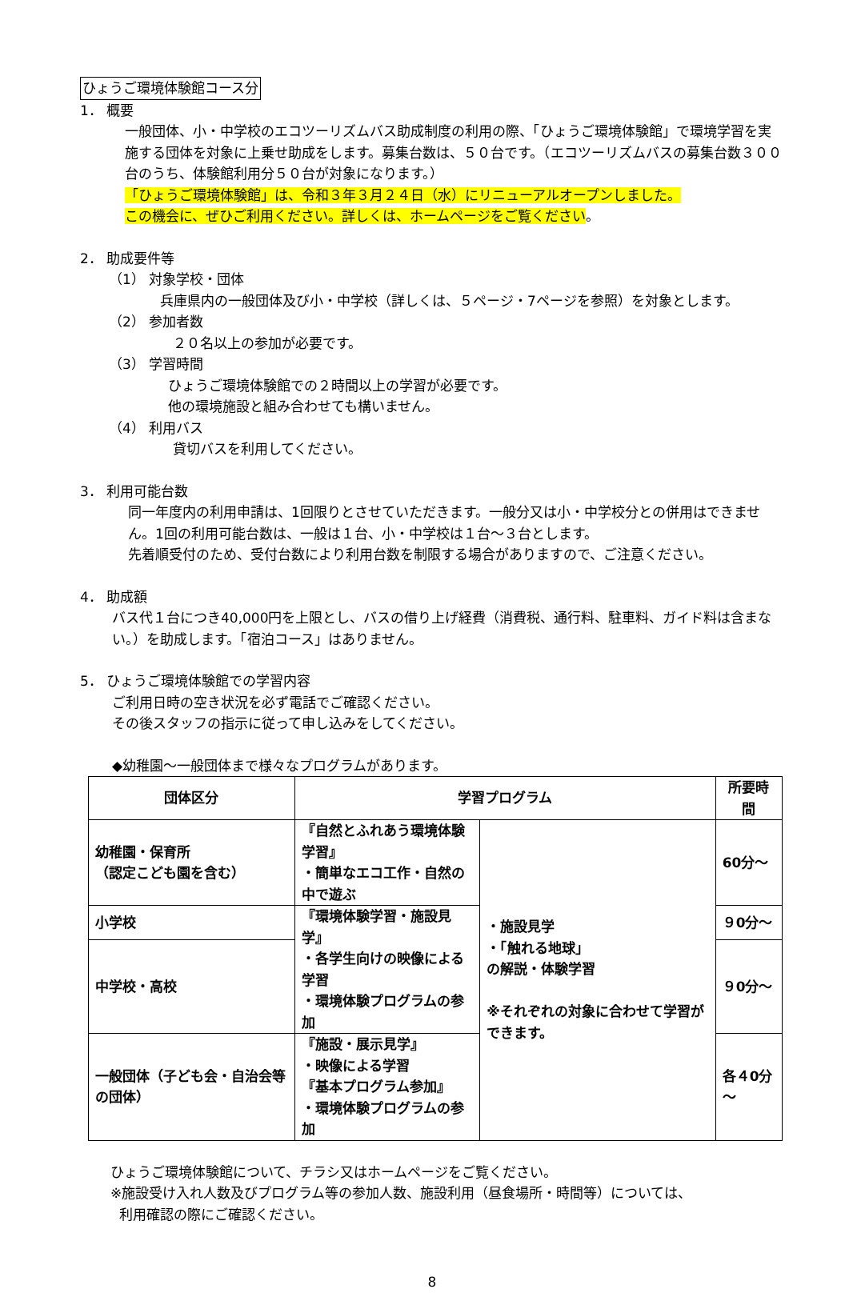ひょうご環境体験館コース分
1． 概要
一般団体、小・中学校のエコツーリズムバス助成制度の利用の際、「ひょうご環境体験館」で環境学習を実施する団体を対象に上乗せ助成をします。募集台数は、５０台です。（エコツーリズムバスの募集台数３００台のうち、体験館利用分５０台が対象になります。）
「ひょうご環境体験館」は、令和３年３月２４日（水）にリニューアルオープンしました。
この機会に、ぜひご利用ください。詳しくは、ホームページをご覧ください。
2． 助成要件等
（1） 対象学校・団体
兵庫県内の一般団体及び小・中学校（詳しくは、５ページ・7ページを参照）を対象とします。
（2） 参加者数
２０名以上の参加が必要です。
（3） 学習時間
ひょうご環境体験館での２時間以上の学習が必要です。
他の環境施設と組み合わせても構いません。
（4） 利用バス
貸切バスを利用してください。
3． 利用可能台数
同一年度内の利用申請は、1回限りとさせていただきます。一般分又は小・中学校分との併用はできません。1回の利用可能台数は、一般は１台、小・中学校は１台～３台とします。
先着順受付のため、受付台数により利用台数を制限する場合がありますので、ご注意ください。
4． 助成額
バス代１台につき40,000円を上限とし、バスの借り上げ経費（消費税、通行料、駐車料、ガイド料は含まない。）を助成します。「宿泊コース」はありません。
5． ひょうご環境体験館での学習内容
ご利用日時の空き状況を必ず電話でご確認ください。
その後スタッフの指示に従って申し込みをしてください。
◆幼稚園～一般団体まで様々なプログラムがあります。
| 団体区分 | 学習プログラム | | 所要時間 |
| --- | --- | --- | --- |
| 幼稚園・保育所 （認定こども園を含む） | 『自然とふれあう環境体験学習』 ・簡単なエコ工作・自然の中で遊ぶ | ・施設見学 ・「触れる地球」 の解説・体験学習 ※それぞれの対象に合わせて学習ができます。 | 60分～ |
| 小学校 | 『環境体験学習・施設見学』 ・各学生向けの映像による学習 ・環境体験プログラムの参加 | | ９0分～ |
| 中学校・高校 | | | ９0分～ |
| 一般団体（子ども会・自治会等の団体） | 『施設・展示見学』 ・映像による学習 『基本プログラム参加』 ・環境体験プログラムの参加 | | 各４0分～ |
ひょうご環境体験館について、チラシ又はホームページをご覧ください。
※施設受け入れ人数及びプログラム等の参加人数、施設利用（昼食場所・時間等）については、
利用確認の際にご確認ください。
8